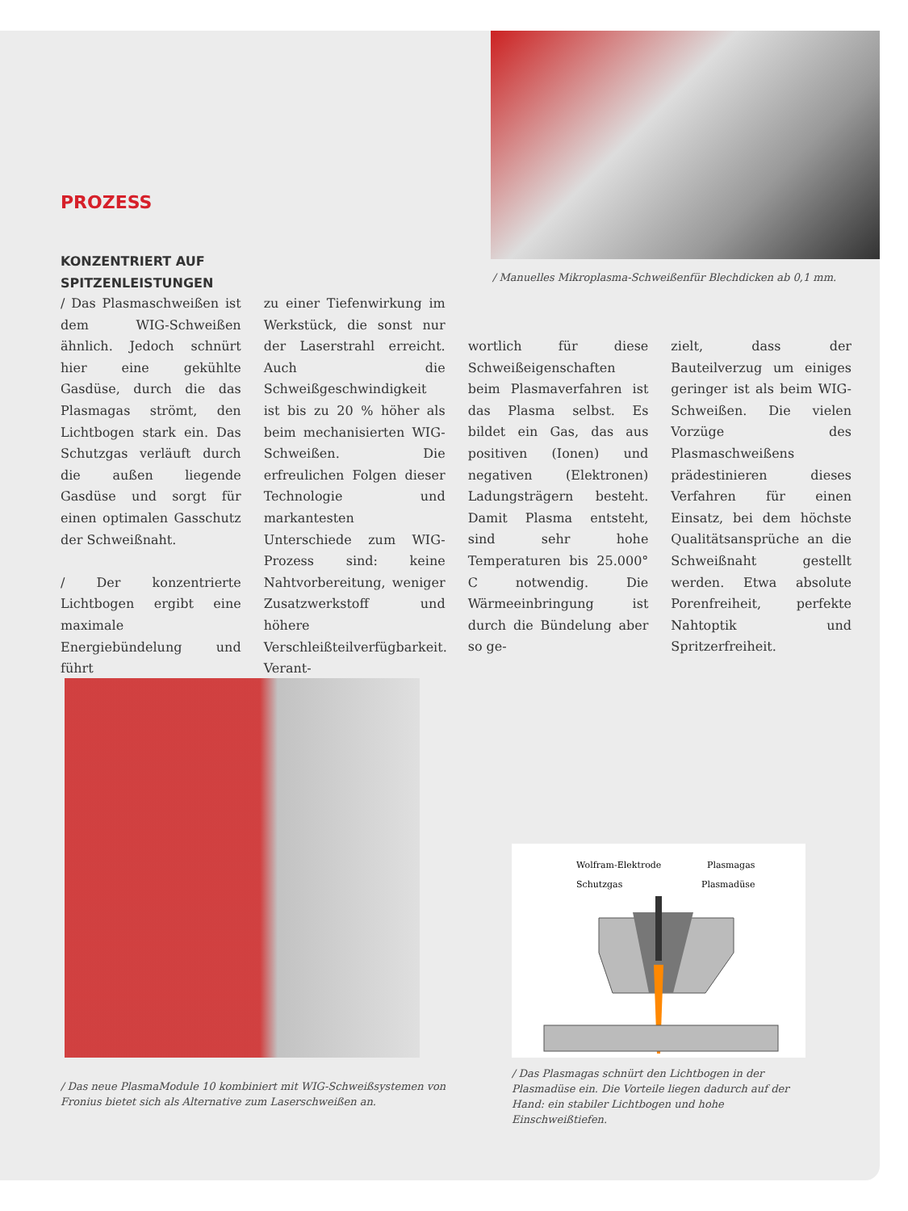/ Manuelles Mikroplasma-Schweißenfür Blechdicken ab 0,1 mm.
PROZESS
KONZENTRIERT AUF
SPITZENLEISTUNGEN
/ Das Plasmaschweißen ist dem WIG-Schweißen ähnlich. Jedoch schnürt hier eine gekühlte Gasdüse, durch die das Plasmagas strömt, den Lichtbogen stark ein. Das Schutzgas verläuft durch die außen liegende Gasdüse und sorgt für einen optimalen Gasschutz der Schweißnaht.
/ Der konzentrierte Lichtbogen ergibt eine maximale Energiebündelung und führt
zu einer Tiefenwirkung im Werkstück, die sonst nur der Laserstrahl erreicht. Auch die Schweißgeschwindigkeit ist bis zu 20 % höher als beim mechanisierten WIG-Schweißen. Die erfreulichen Folgen dieser Technologie und markantesten Unterschiede zum WIG-Prozess sind: keine Nahtvorbereitung, weniger Zusatzwerkstoff und höhere Verschleißteilverfügbarkeit. Verant-
wortlich für diese Schweißeigenschaften beim Plasmaverfahren ist das Plasma selbst. Es bildet ein Gas, das aus positiven (Ionen) und negativen (Elektronen) Ladungsträgern besteht. Damit Plasma entsteht, sind sehr hohe Temperaturen bis 25.000° C notwendig. Die Wärmeeinbringung ist durch die Bündelung aber so ge-
zielt, dass der Bauteilverzug um einiges geringer ist als beim WIG-Schweißen. Die vielen Vorzüge des Plasmaschweißens prädestinieren dieses Verfahren für einen Einsatz, bei dem höchste Qualitätsansprüche an die Schweißnaht gestellt werden. Etwa absolute Porenfreiheit, perfekte Nahtoptik und Spritzerfreiheit.
/ Das neue PlasmaModule 10 kombiniert mit WIG-Schweißsystemen von Fronius bietet sich als Alternative zum Laserschweißen an.
Wolfram-Elektrode
Plasmagas
Schutzgas
Plasmadüse
/ Das Plasmagas schnürt den Lichtbogen in der Plasmadüse ein. Die Vorteile liegen dadurch auf der Hand: ein stabiler Lichtbogen und hohe Einschweißtiefen.